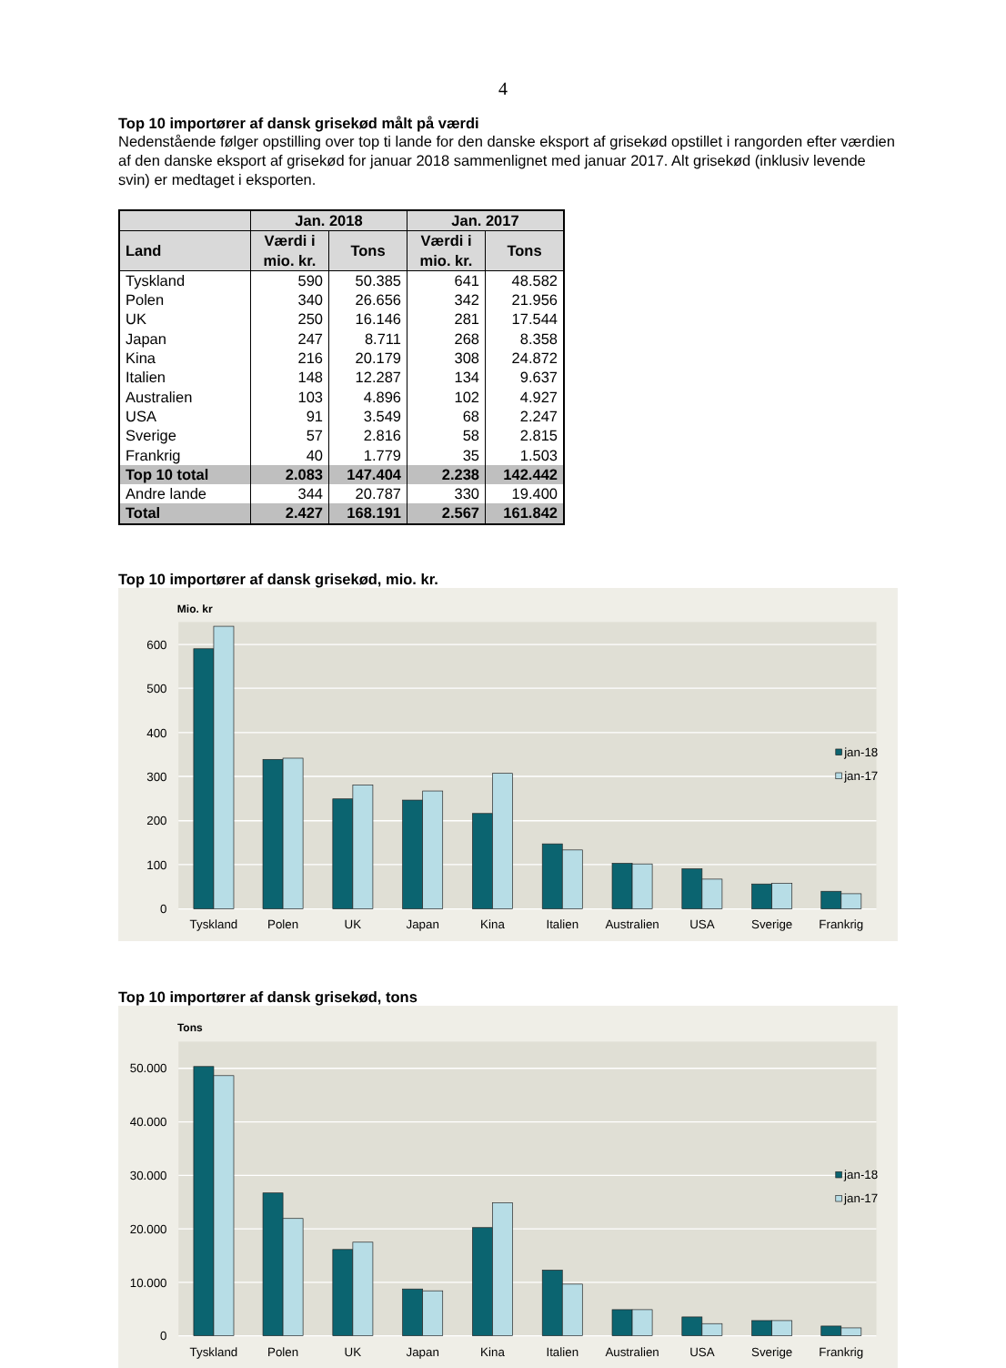4
Top 10 importører af dansk grisekød målt på værdi
Nedenstående følger opstilling over top ti lande for den danske eksport af grisekød opstillet i rangorden efter værdien af den danske eksport af grisekød for januar 2018 sammenlignet med januar 2017. Alt grisekød (inklusiv levende svin) er medtaget i eksporten.
| | Jan. 2018 | | Jan. 2017 | |
| --- | --- | --- | --- | --- |
| Land | Værdi i mio. kr. | Tons | Værdi i mio. kr. | Tons |
| Tyskland | 590 | 50.385 | 641 | 48.582 |
| Polen | 340 | 26.656 | 342 | 21.956 |
| UK | 250 | 16.146 | 281 | 17.544 |
| Japan | 247 | 8.711 | 268 | 8.358 |
| Kina | 216 | 20.179 | 308 | 24.872 |
| Italien | 148 | 12.287 | 134 | 9.637 |
| Australien | 103 | 4.896 | 102 | 4.927 |
| USA | 91 | 3.549 | 68 | 2.247 |
| Sverige | 57 | 2.816 | 58 | 2.815 |
| Frankrig | 40 | 1.779 | 35 | 1.503 |
| Top 10 total | 2.083 | 147.404 | 2.238 | 142.442 |
| Andre lande | 344 | 20.787 | 330 | 19.400 |
| Total | 2.427 | 168.191 | 2.567 | 161.842 |
Top 10 importører af dansk grisekød, mio. kr.
Mio. kr
0
100
200
300
400
500
600
Tyskland
Polen
UK
Japan
Kina
Italien
Australien
USA
Sverige
Frankrig
jan-18
jan-17
Top 10 importører af dansk grisekød, tons
Tons
0
10.000
20.000
30.000
40.000
50.000
Tyskland
Polen
UK
Japan
Kina
Italien
Australien
USA
Sverige
Frankrig
jan-18
jan-17